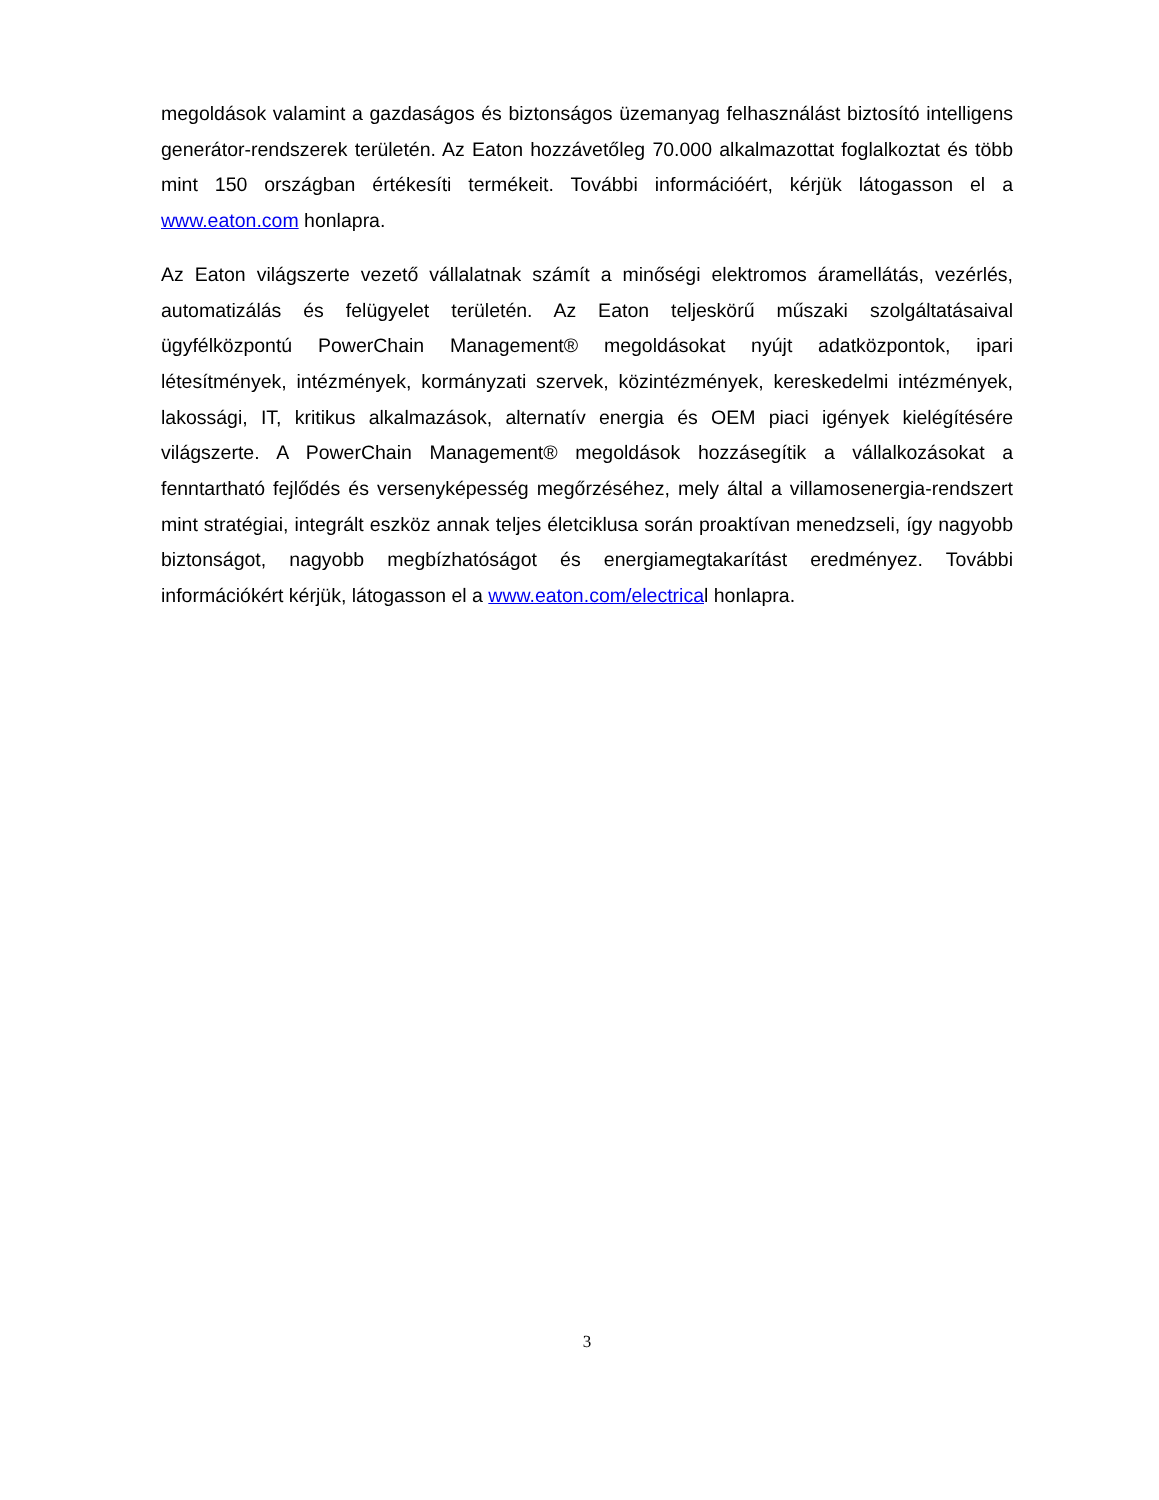megoldások valamint a gazdaságos és biztonságos üzemanyag felhasználást biztosító intelligens generátor-rendszerek területén. Az Eaton hozzávetőleg 70.000 alkalmazottat foglalkoztat és több mint 150 országban értékesíti termékeit. További információért, kérjük látogasson el a www.eaton.com honlapra.
Az Eaton világszerte vezető vállalatnak számít a minőségi elektromos áramellátás, vezérlés, automatizálás és felügyelet területén. Az Eaton teljeskörű műszaki szolgáltatásaival ügyfélközpontú PowerChain Management® megoldásokat nyújt adatközpontok, ipari létesítmények, intézmények, kormányzati szervek, közintézmények, kereskedelmi intézmények, lakossági, IT, kritikus alkalmazások, alternatív energia és OEM piaci igények kielégítésére világszerte. A PowerChain Management® megoldások hozzásegítik a vállalkozásokat a fenntartható fejlődés és versenyképesség megőrzéséhez, mely által a villamosenergia-rendszert mint stratégiai, integrált eszköz annak teljes életciklusa során proaktívan menedzseli, így nagyobb biztonságot, nagyobb megbízhatóságot és energiamegtakarítást eredményez. További információkért kérjük, látogasson el a www.eaton.com/electrical honlapra.
3